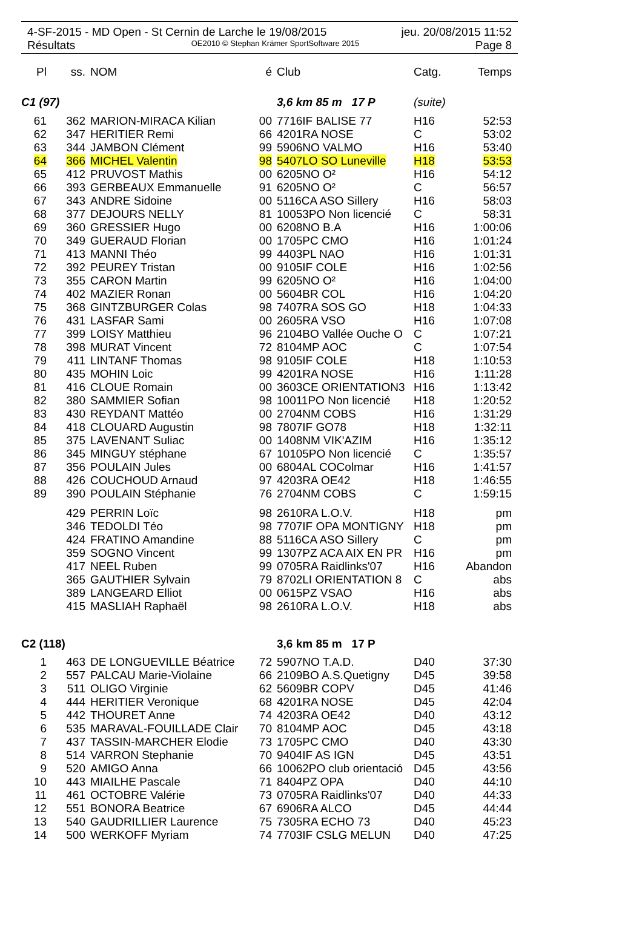4-SF-2015 - MD Open - St Cernin de Larche le 19/08/2015 jeu. 20/08/2015 11:52
Résultats OE2010 © Stephan Krämer SportSoftware 2015 Page 8
| Pl | ss. | NOM | é | Club | Catg. | Temps |
| --- | --- | --- | --- | --- | --- | --- |
| C1 (97) | | | | 3,6 km 85 m 17 P | (suite) | |
| 61 | 362 | MARION-MIRACA Kilian | 00 | 7716IF BALISE 77 | H16 | 52:53 |
| 62 | 347 | HERITIER Remi | 66 | 4201RA NOSE | C | 53:02 |
| 63 | 344 | JAMBON Clément | 99 | 5906NO VALMO | H16 | 53:40 |
| 64 | 366 | MICHEL Valentin | 98 | 5407LO SO Luneville | H18 | 53:53 |
| 65 | 412 | PRUVOST Mathis | 00 | 6205NO O² | H16 | 54:12 |
| 66 | 393 | GERBEAUX Emmanuelle | 91 | 6205NO O² | C | 56:57 |
| 67 | 343 | ANDRE Sidoine | 00 | 5116CA ASO Sillery | H16 | 58:03 |
| 68 | 377 | DEJOURS NELLY | 81 | 10053PO Non licencié | C | 58:31 |
| 69 | 360 | GRESSIER Hugo | 00 | 6208NO B.A | H16 | 1:00:06 |
| 70 | 349 | GUERAUD Florian | 00 | 1705PC CMO | H16 | 1:01:24 |
| 71 | 413 | MANNI Théo | 99 | 4403PL NAO | H16 | 1:01:31 |
| 72 | 392 | PEUREY Tristan | 00 | 9105IF COLE | H16 | 1:02:56 |
| 73 | 355 | CARON Martin | 99 | 6205NO O² | H16 | 1:04:00 |
| 74 | 402 | MAZIER Ronan | 00 | 5604BR COL | H16 | 1:04:20 |
| 75 | 368 | GINTZBURGER Colas | 98 | 7407RA SOS GO | H18 | 1:04:33 |
| 76 | 431 | LASFAR Sami | 00 | 2605RA VSO | H16 | 1:07:08 |
| 77 | 399 | LOISY Matthieu | 96 | 2104BO Vallée Ouche O | C | 1:07:21 |
| 78 | 398 | MURAT Vincent | 72 | 8104MP AOC | C | 1:07:54 |
| 79 | 411 | LINTANF Thomas | 98 | 9105IF COLE | H18 | 1:10:53 |
| 80 | 435 | MOHIN Loic | 99 | 4201RA NOSE | H16 | 1:11:28 |
| 81 | 416 | CLOUE Romain | 00 | 3603CE ORIENTATION3 | H16 | 1:13:42 |
| 82 | 380 | SAMMIER Sofian | 98 | 10011PO Non licencié | H18 | 1:20:52 |
| 83 | 430 | REYDANT Mattéo | 00 | 2704NM COBS | H16 | 1:31:29 |
| 84 | 418 | CLOUARD Augustin | 98 | 7807IF GO78 | H18 | 1:32:11 |
| 85 | 375 | LAVENANT Suliac | 00 | 1408NM VIK'AZIM | H16 | 1:35:12 |
| 86 | 345 | MINGUY stéphane | 67 | 10105PO Non licencié | C | 1:35:57 |
| 87 | 356 | POULAIN Jules | 00 | 6804AL COColmar | H16 | 1:41:57 |
| 88 | 426 | COUCHOUD Arnaud | 97 | 4203RA OE42 | H18 | 1:46:55 |
| 89 | 390 | POULAIN Stéphanie | 76 | 2704NM COBS | C | 1:59:15 |
| | 429 | PERRIN Loïc | 98 | 2610RA L.O.V. | H18 | pm |
| | 346 | TEDOLDI Téo | 98 | 7707IF OPA MONTIGNY | H18 | pm |
| | 424 | FRATINO Amandine | 88 | 5116CA ASO Sillery | C | pm |
| | 359 | SOGNO Vincent | 99 | 1307PZ ACA AIX EN PR | H16 | pm |
| | 417 | NEEL Ruben | 99 | 0705RA Raidlinks'07 | H16 | Abandon |
| | 365 | GAUTHIER Sylvain | 79 | 8702LI ORIENTATION 8 | C | abs |
| | 389 | LANGEARD Elliot | 00 | 0615PZ VSAO | H16 | abs |
| | 415 | MASLIAH Raphaël | 98 | 2610RA L.O.V. | H18 | abs |
| C2 (118) | | | | 3,6 km 85 m 17 P | | |
| 1 | 463 | DE LONGUEVILLE Béatrice | 72 | 5907NO T.A.D. | D40 | 37:30 |
| 2 | 557 | PALCAU Marie-Violaine | 66 | 2109BO A.S.Quetigny | D45 | 39:58 |
| 3 | 511 | OLIGO Virginie | 62 | 5609BR COPV | D45 | 41:46 |
| 4 | 444 | HERITIER Veronique | 68 | 4201RA NOSE | D45 | 42:04 |
| 5 | 442 | THOURET Anne | 74 | 4203RA OE42 | D40 | 43:12 |
| 6 | 535 | MARAVAL-FOUILLADE Clair | 70 | 8104MP AOC | D45 | 43:18 |
| 7 | 437 | TASSIN-MARCHER Elodie | 73 | 1705PC CMO | D40 | 43:30 |
| 8 | 514 | VARRON Stephanie | 70 | 9404IF AS IGN | D45 | 43:51 |
| 9 | 520 | AMIGO Anna | 66 | 10062PO club orientació | D45 | 43:56 |
| 10 | 443 | MIAILHE Pascale | 71 | 8404PZ OPA | D40 | 44:10 |
| 11 | 461 | OCTOBRE Valérie | 73 | 0705RA Raidlinks'07 | D40 | 44:33 |
| 12 | 551 | BONORA Beatrice | 67 | 6906RA ALCO | D45 | 44:44 |
| 13 | 540 | GAUDRILLIER Laurence | 75 | 7305RA ECHO 73 | D40 | 45:23 |
| 14 | 500 | WERKOFF Myriam | 74 | 7703IF CSLG MELUN | D40 | 47:25 |